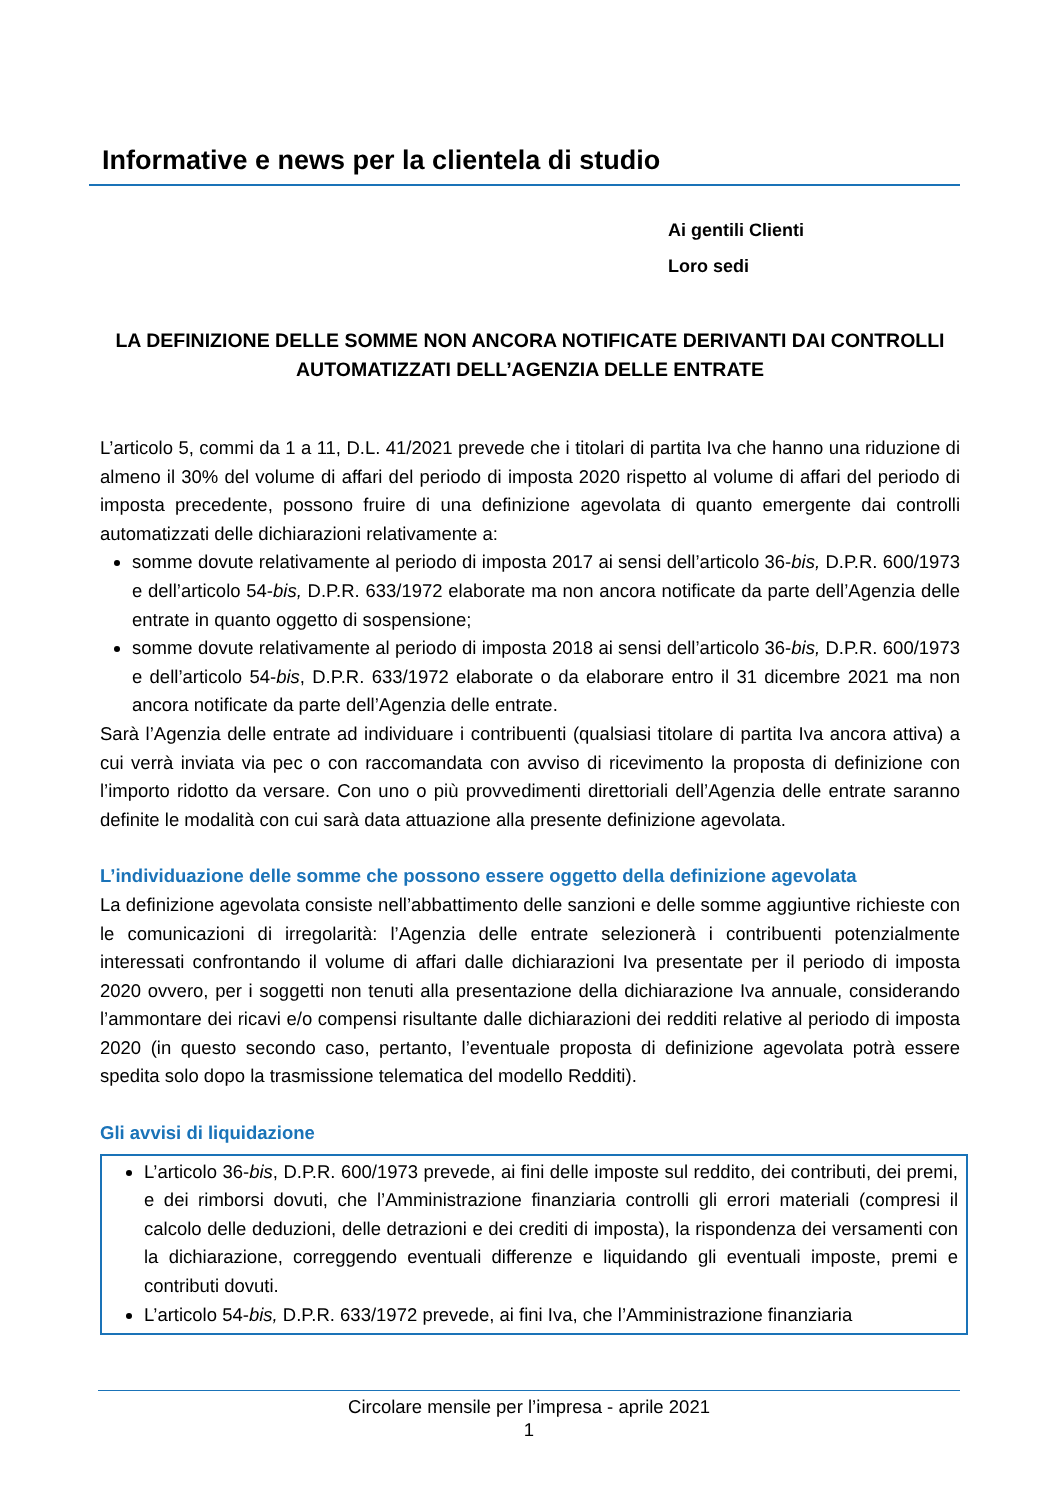Informative e news per la clientela di studio
Ai gentili Clienti
Loro sedi
LA DEFINIZIONE DELLE SOMME NON ANCORA NOTIFICATE DERIVANTI DAI CONTROLLI AUTOMATIZZATI DELL’AGENZIA DELLE ENTRATE
L’articolo 5, commi da 1 a 11, D.L. 41/2021 prevede che i titolari di partita Iva che hanno una riduzione di almeno il 30% del volume di affari del periodo di imposta 2020 rispetto al volume di affari del periodo di imposta precedente, possono fruire di una definizione agevolata di quanto emergente dai controlli automatizzati delle dichiarazioni relativamente a:
somme dovute relativamente al periodo di imposta 2017 ai sensi dell’articolo 36-bis, D.P.R. 600/1973 e dell’articolo 54-bis, D.P.R. 633/1972 elaborate ma non ancora notificate da parte dell’Agenzia delle entrate in quanto oggetto di sospensione;
somme dovute relativamente al periodo di imposta 2018 ai sensi dell’articolo 36-bis, D.P.R. 600/1973 e dell’articolo 54-bis, D.P.R. 633/1972 elaborate o da elaborare entro il 31 dicembre 2021 ma non ancora notificate da parte dell’Agenzia delle entrate.
Sarà l’Agenzia delle entrate ad individuare i contribuenti (qualsiasi titolare di partita Iva ancora attiva) a cui verrà inviata via pec o con raccomandata con avviso di ricevimento la proposta di definizione con l’importo ridotto da versare. Con uno o più provvedimenti direttoriali dell’Agenzia delle entrate saranno definite le modalità con cui sarà data attuazione alla presente definizione agevolata.
L’individuazione delle somme che possono essere oggetto della definizione agevolata
La definizione agevolata consiste nell’abbattimento delle sanzioni e delle somme aggiuntive richieste con le comunicazioni di irregolarità: l’Agenzia delle entrate selezionerà i contribuenti potenzialmente interessati confrontando il volume di affari dalle dichiarazioni Iva presentate per il periodo di imposta 2020 ovvero, per i soggetti non tenuti alla presentazione della dichiarazione Iva annuale, considerando l’ammontare dei ricavi e/o compensi risultante dalle dichiarazioni dei redditi relative al periodo di imposta 2020 (in questo secondo caso, pertanto, l’eventuale proposta di definizione agevolata potrà essere spedita solo dopo la trasmissione telematica del modello Redditi).
Gli avvisi di liquidazione
L’articolo 36-bis, D.P.R. 600/1973 prevede, ai fini delle imposte sul reddito, dei contributi, dei premi, e dei rimborsi dovuti, che l’Amministrazione finanziaria controlli gli errori materiali (compresi il calcolo delle deduzioni, delle detrazioni e dei crediti di imposta), la rispondenza dei versamenti con la dichiarazione, correggendo eventuali differenze e liquidando gli eventuali imposte, premi e contributi dovuti.
L’articolo 54-bis, D.P.R. 633/1972 prevede, ai fini Iva, che l’Amministrazione finanziaria
Circolare mensile per l’impresa - aprile 2021
1